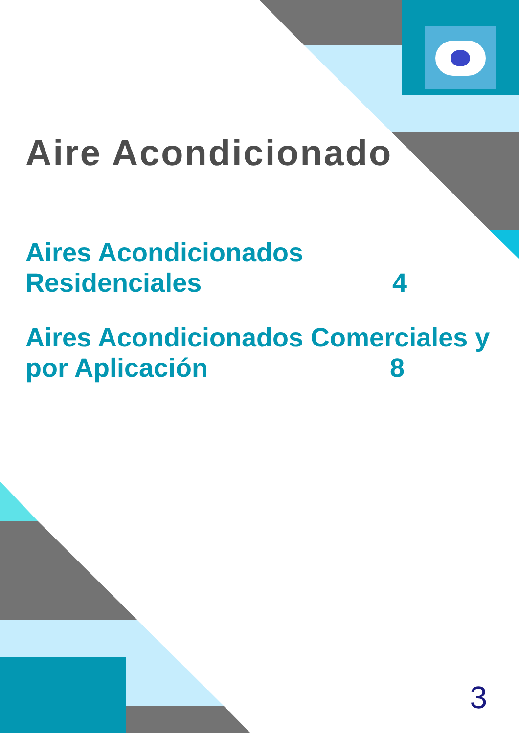Aire Acondicionado
Aires Acondicionados
Residenciales 4
Aires Acondicionados Comerciales y
por Aplicación
8
3